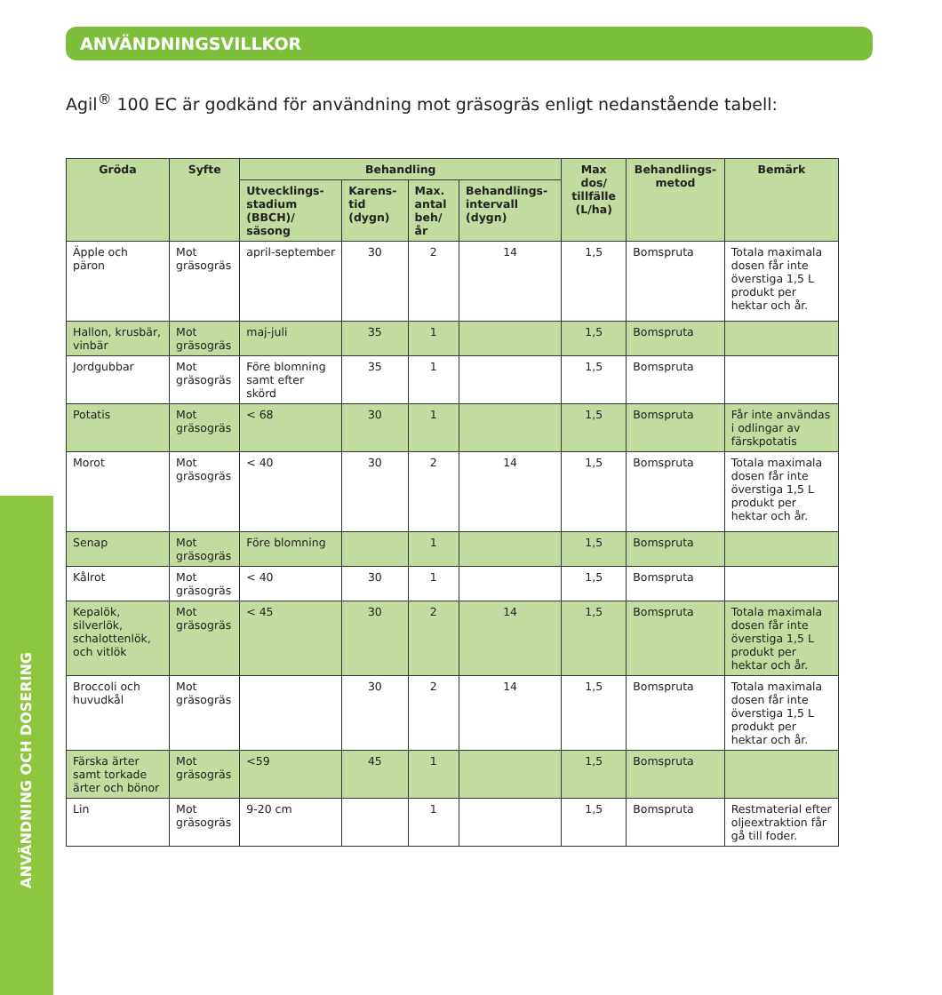ANVÄNDNINGSVILLKOR
Agil<sup>®</sup> 100 EC är godkänd för användning mot gräsogräs enligt nedanstående tabell:
ANVÄNDNING OCH DOSERING
| Gröda | Syfte | Behandling | | | | Max dos/ tillfälle (L/ha) | Behandlings-metod | Bemärk |
| --- | --- | --- | --- | --- | --- | --- | --- | --- |
| | | Utvecklings-stadium (BBCH)/ säsong | Karens-tid (dygn) | Max. antal beh/år | Behandlings-intervall (dygn) | | | |
| Äpple och päron | Mot gräsogräs | april-september | 30 | 2 | 14 | 1,5 | Bomspruta | Totala maximala dosen får inte överstiga 1,5 L produkt per hektar och år. |
| Hallon, krusbär, vinbär | Mot gräsogräs | maj-juli | 35 | 1 | | 1,5 | Bomspruta | |
| Jordgubbar | Mot gräsogräs | Före blomning samt efter skörd | 35 | 1 | | 1,5 | Bomspruta | |
| Potatis | Mot gräsogräs | < 68 | 30 | 1 | | 1,5 | Bomspruta | Får inte användas i odlingar av färskpotatis |
| Morot | Mot gräsogräs | < 40 | 30 | 2 | 14 | 1,5 | Bomspruta | Totala maximala dosen får inte överstiga 1,5 L produkt per hektar och år. |
| Senap | Mot gräsogräs | Före blomning | | 1 | | 1,5 | Bomspruta | |
| Kålrot | Mot gräsogräs | < 40 | 30 | 1 | | 1,5 | Bomspruta | |
| Kepalök, silverlök, schalottenlök, och vitlök | Mot gräsogräs | < 45 | 30 | 2 | 14 | 1,5 | Bomspruta | Totala maximala dosen får inte överstiga 1,5 L produkt per hektar och år. |
| Broccoli och huvudkål | Mot gräsogräs | | 30 | 2 | 14 | 1,5 | Bomspruta | Totala maximala dosen får inte överstiga 1,5 L produkt per hektar och år. |
| Färska ärter samt torkade ärter och bönor | Mot gräsogräs | <59 | 45 | 1 | | 1,5 | Bomspruta | |
| Lin | Mot gräsogräs | 9-20 cm | | 1 | | 1,5 | Bomspruta | Restmaterial efter oljeextraktion får gå till foder. |